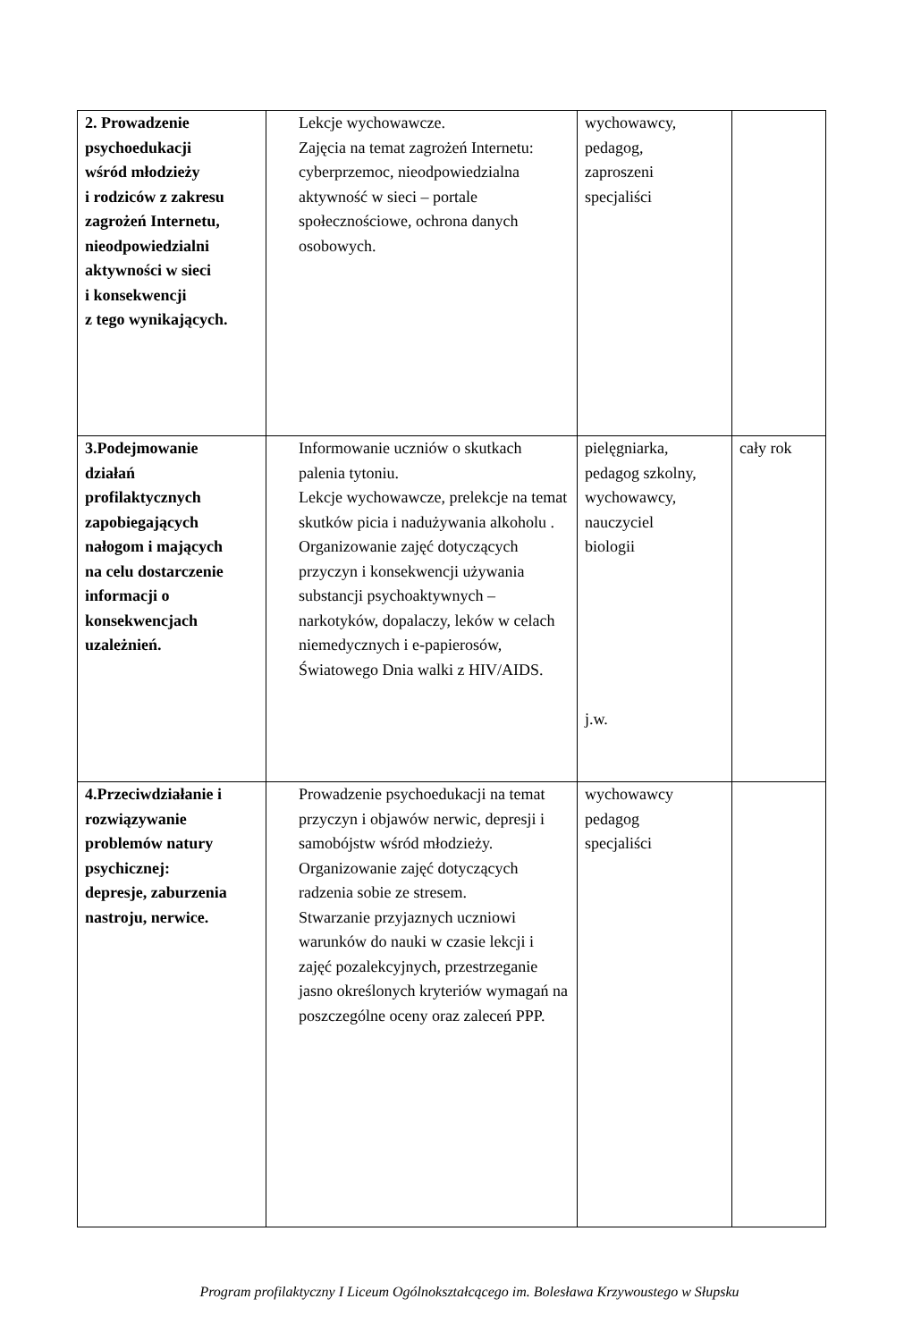| 2. Prowadzenie psychoedukacji wśród młodzieży i rodziców z zakresu zagrożeń Internetu, nieodpowiedzialni aktywności w sieci i konsekwencji z tego wynikających. | Lekcje wychowawcze. Zajęcia na temat zagrożeń Internetu: cyberprzemoc, nieodpowiedzialna aktywność w sieci – portale społecznościowe, ochrona danych osobowych. | wychowawcy, pedagog, zaproszeni specjaliści | |
| 3.Podejmowanie działań profilaktycznych zapobiegających nałogom i mających na celu dostarczenie informacji o konsekwencjach uzależnień. | Informowanie uczniów o skutkach palenia tytoniu. Lekcje wychowawcze, prelekcje na temat skutków picia i nadużywania alkoholu . Organizowanie zajęć dotyczących przyczyn i konsekwencji używania substancji psychoaktywnych – narkotyków, dopalaczy, leków w celach niemedycznych i e-papierosów, Światowego Dnia walki z HIV/AIDS. | pielęgniarka, pedagog szkolny, wychowawcy, nauczyciel biologii j.w. | cały rok |
| 4.Przeciwdziałanie i rozwiązywanie problemów natury psychicznej: depresje, zaburzenia nastroju, nerwice. | Prowadzenie psychoedukacji na temat przyczyn i objawów nerwic, depresji i samobójstw wśród młodzieży. Organizowanie zajęć dotyczących radzenia sobie ze stresem. Stwarzanie przyjaznych uczniowi warunków do nauki w czasie lekcji i zajęć pozalekcyjnych, przestrzeganie jasno określonych kryteriów wymagań na poszczególne oceny oraz zaleceń PPP. | wychowawcy pedagog specjaliści | |
Program profilaktyczny I Liceum Ogólnokształcącego im. Bolesława Krzywoustego w Słupsku